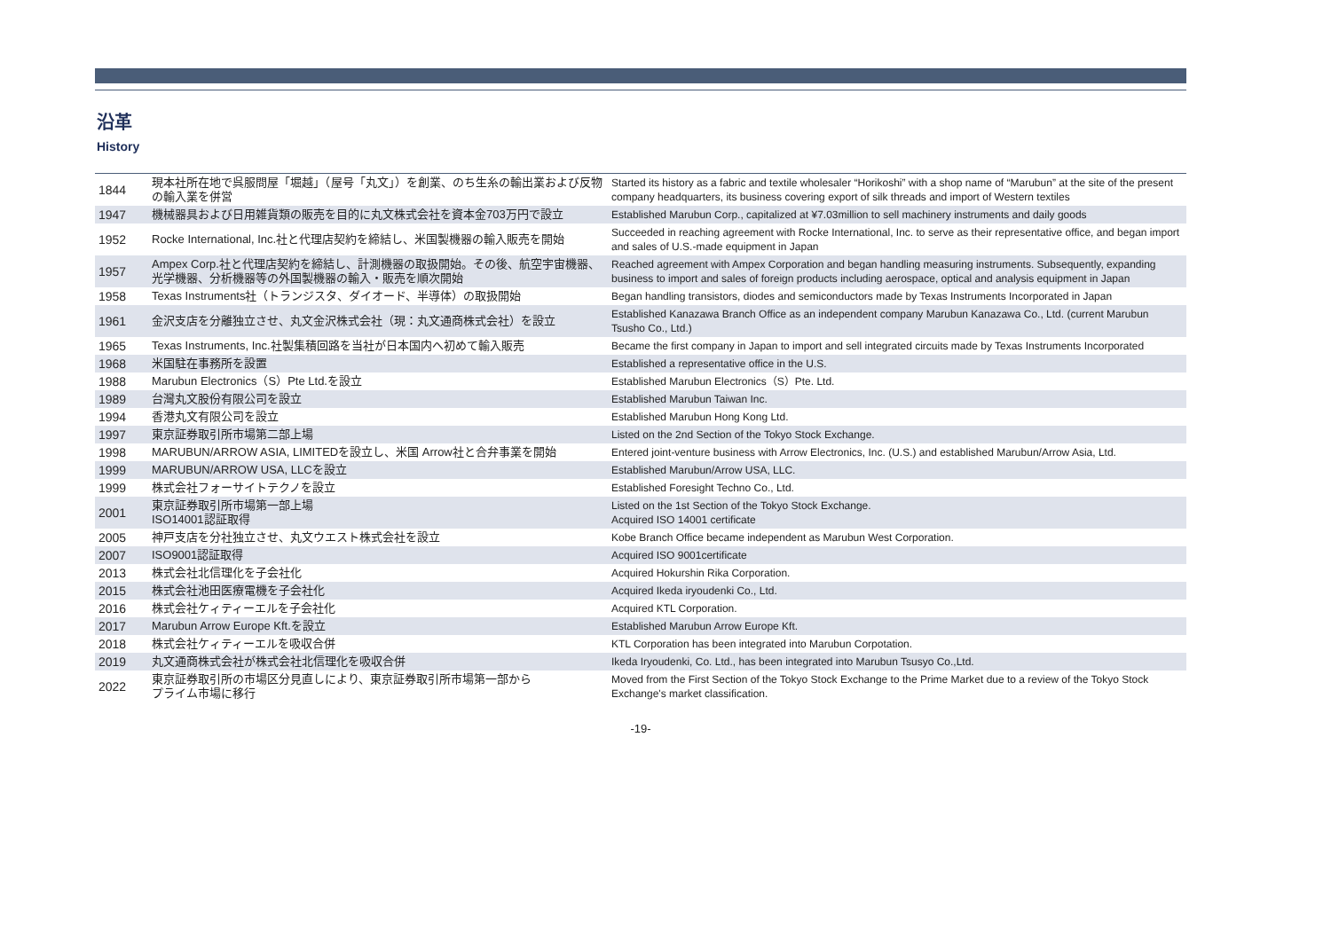沿革
History
| 1844 | 現本社所在地で呉服問屋「堀越」（屋号「丸文」）を創業、のち生糸の輸出業および反物の輸入業を併営 | Started its history as a fabric and textile wholesaler “Horikoshi” with a shop name of “Marubun” at the site of the present company headquarters, its business covering export of silk threads and import of Western textiles |
| 1947 | 機械器具および日用雑貨類の販売を目的に丸文株式会社を資本金703万円で設立 | Established Marubun Corp., capitalized at ¥7.03million to sell machinery instruments and daily goods |
| 1952 | Rocke International, Inc.社と代理店契約を締結し、米国製機器の輸入販売を開始 | Succeeded in reaching agreement with Rocke International, Inc. to serve as their representative office, and began import and sales of U.S.-made equipment in Japan |
| 1957 | Ampex Corp.社と代理店契約を締結し、計測機器の取扱開始。その後、航空宇宙機器、光学機器、分析機器等の外国製機器の輸入・販売を順次開始 | Reached agreement with Ampex Corporation and began handling measuring instruments. Subsequently, expanding business to import and sales of foreign products including aerospace, optical and analysis equipment in Japan |
| 1958 | Texas Instruments社（トランジスタ、ダイオード、半導体）の取扱開始 | Began handling transistors, diodes and semiconductors made by Texas Instruments Incorporated in Japan |
| 1961 | 金沢支店を分離独立させ、丸文金沢株式会社（現：丸文通商株式会社）を設立 | Established Kanazawa Branch Office as an independent company Marubun Kanazawa Co., Ltd. (current Marubun Tsusho Co., Ltd.) |
| 1965 | Texas Instruments, Inc.社製集積回路を当社が日本国内へ初めて輸入販売 | Became the first company in Japan to import and sell integrated circuits made by Texas Instruments Incorporated |
| 1968 | 米国駐在事務所を設置 | Established a representative office in the U.S. |
| 1988 | Marubun Electronics（S）Pte Ltd.を設立 | Established Marubun Electronics（S）Pte. Ltd. |
| 1989 | 台灣丸文股份有限公司を設立 | Established Marubun Taiwan Inc. |
| 1994 | 香港丸文有限公司を設立 | Established Marubun Hong Kong Ltd. |
| 1997 | 東京証券取引所市場第二部上場 | Listed on the 2nd Section of the Tokyo Stock Exchange. |
| 1998 | MARUBUN/ARROW ASIA, LIMITEDを設立し、米国 Arrow社と合弁事業を開始 | Entered joint-venture business with Arrow Electronics, Inc. (U.S.) and established Marubun/Arrow Asia, Ltd. |
| 1999 | MARUBUN/ARROW USA, LLCを設立 | Established Marubun/Arrow USA, LLC. |
| 1999 | 株式会社フォーサイトテクノを設立 | Established Foresight Techno Co., Ltd. |
| 2001 | 東京証券取引所市場第一部上場 ISO14001認証取得 | Listed on the 1st Section of the Tokyo Stock Exchange. Acquired ISO 14001 certificate |
| 2005 | 神戸支店を分社独立させ、丸文ウエスト株式会社を設立 | Kobe Branch Office became independent as Marubun West Corporation. |
| 2007 | ISO9001認証取得 | Acquired ISO 9001certificate |
| 2013 | 株式会社北信理化を子会社化 | Acquired Hokurshin Rika Corporation. |
| 2015 | 株式会社池田医療電機を子会社化 | Acquired Ikeda iryoudenki Co., Ltd. |
| 2016 | 株式会社ケィティーエルを子会社化 | Acquired KTL Corporation. |
| 2017 | Marubun Arrow Europe Kft.を設立 | Established Marubun Arrow Europe Kft. |
| 2018 | 株式会社ケィティーエルを吸収合併 | KTL Corporation has been integrated into Marubun Corpotation. |
| 2019 | 丸文通商株式会社が株式会社北信理化を吸収合併 | Ikeda Iryoudenki, Co. Ltd., has been integrated into Marubun Tsusyo Co.,Ltd. |
| 2022 | 東京証券取引所の市場区分見直しにより、東京証券取引所市場第一部から プライム市場に移行 | Moved from the First Section of the Tokyo Stock Exchange to the Prime Market due to a review of the Tokyo Stock Exchange's market classification. |
-19-